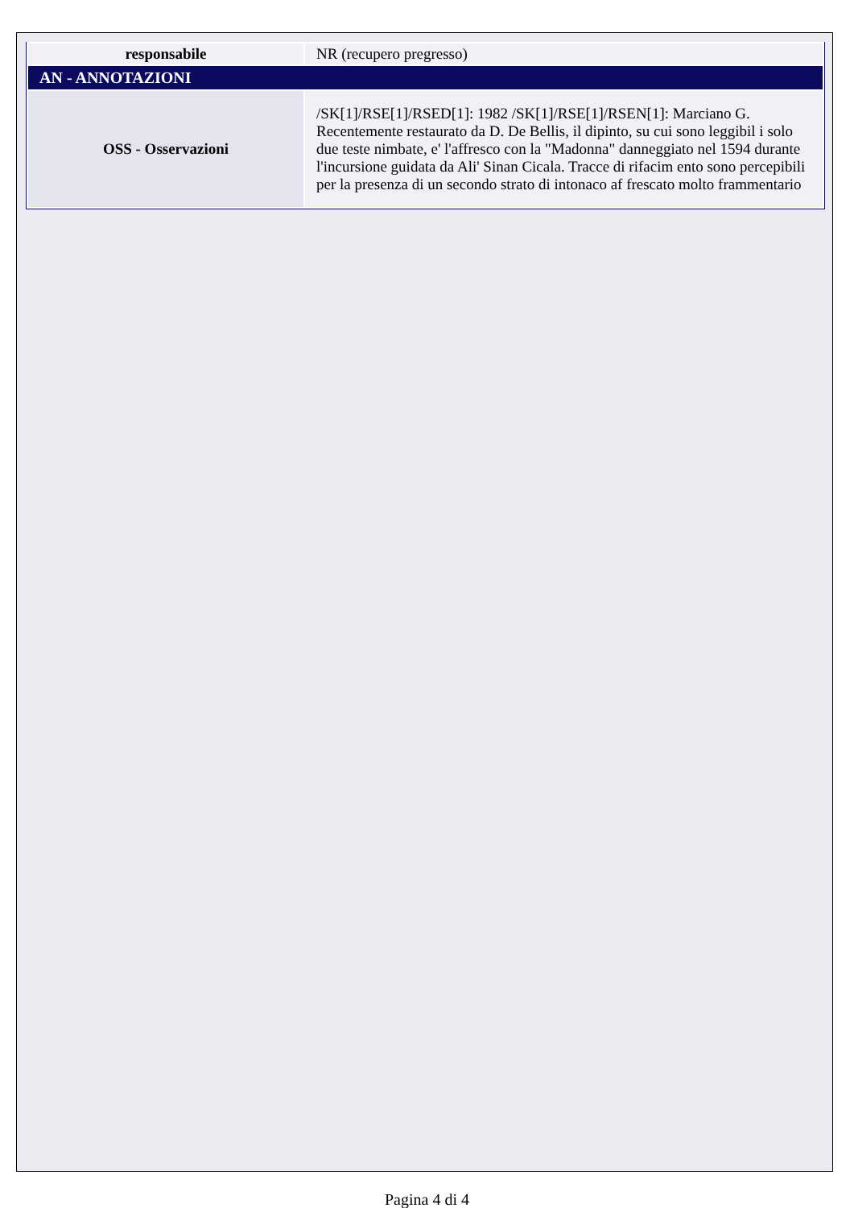| responsabile | NR (recupero pregresso) |
| AN - ANNOTAZIONI | |
| OSS - Osservazioni | /SK[1]/RSE[1]/RSED[1]: 1982 /SK[1]/RSE[1]/RSEN[1]: Marciano G. Recentemente restaurato da D. De Bellis, il dipinto, su cui sono leggibil i solo due teste nimbate, e' l'affresco con la "Madonna" danneggiato nel 1594 durante l'incursione guidata da Ali' Sinan Cicala. Tracce di rifacim ento sono percepibili per la presenza di un secondo strato di intonaco af frescato molto frammentario |
Pagina 4 di 4